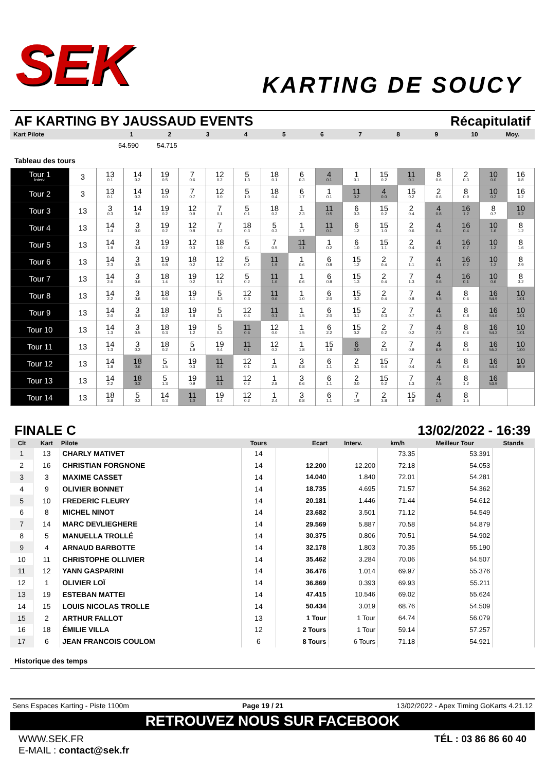SEK
KARTING DE SOUCY
AF KARTING BY JAUSSAUD EVENTS Récapitulatif
Kart Pilote 123456789 10 Moy.
54.590 54.715
Tableau des tours
| Tour 1 Interv. | 3 | 13 0.1 | 14 0.2 | 19 0.5 | 7 0.6 | 12 0.2 | 5 1.3 | 18 0.1 | 6 0.3 | 4 0.1 | 1 0.1 | 15 0.2 | 11 0.1 | 8 0.6 | 2 0.3 | 10 0.0 | 16 0.8 |
| Tour 2 | 3 | 13 0.1 | 14 0.3 | 19 0.0 | 7 0.7 | 12 0.0 | 5 1.0 | 18 0.4 | 6 1.7 | 1 0.1 | 11 0.2 | 4 0.0 | 15 0.2 | 2 0.6 | 8 0.9 | 10 0.2 | 16 0.2 |
| Tour 3 | 13 | 3 0.3 | 14 0.6 | 19 0.2 | 12 0.9 | 7 0.1 | 5 0.1 | 18 0.2 | 1 2.3 | 11 0.5 | 6 0.3 | 15 0.2 | 2 0.4 | 4 0.8 | 16 1.2 | 8 0.7 | 10 0.2 |
| Tour 4 | 13 | 14 1.4 | 3 0.0 | 19 0.2 | 12 0.8 | 7 0.2 | 18 0.3 | 5 0.3 | 1 1.7 | 11 0.1 | 6 1.2 | 15 1.0 | 2 0.6 | 4 0.4 | 16 0.4 | 10 1.6 | 8 1.2 |
| Tour 5 | 13 | 14 1.9 | 3 0.4 | 19 0.2 | 12 0.3 | 18 1.0 | 5 0.4 | 7 0.5 | 11 1.1 | 1 0.2 | 6 1.0 | 15 1.1 | 2 0.4 | 4 0.7 | 16 0.7 | 10 1.2 | 8 1.6 |
| Tour 6 | 13 | 14 2.3 | 3 0.5 | 19 0.8 | 18 0.2 | 12 0.2 | 5 0.2 | 11 1.9 | 1 0.6 | 6 0.8 | 15 1.2 | 2 0.4 | 7 1.1 | 4 0.1 | 16 0.2 | 10 1.2 | 8 2.9 |
| Tour 7 | 13 | 14 2.6 | 3 0.6 | 18 1.4 | 19 0.2 | 12 0.1 | 5 0.2 | 11 1.6 | 1 0.6 | 6 0.8 | 15 1.3 | 2 0.4 | 7 1.3 | 4 0.6 | 16 0.1 | 10 0.6 | 8 3.2 |
| Tour 8 | 13 | 14 2.2 | 3 0.6 | 18 0.6 | 19 1.1 | 5 0.3 | 12 0.3 | 11 0.6 | 1 1.0 | 6 2.0 | 15 0.3 | 2 0.4 | 7 0.8 | 4 5.5 | 8 0.6 | 16 54.9 | 10 1:01 |
| Tour 9 | 13 | 14 2.0 | 3 0.6 | 18 0.2 | 19 1.8 | 5 0.1 | 12 0.4 | 11 0.1 | 1 1.5 | 6 2.0 | 15 0.1 | 2 0.3 | 7 0.7 | 4 6.3 | 8 0.8 | 16 54.6 | 10 1:01 |
| Tour 10 | 13 | 14 1.3 | 3 0.5 | 18 0.3 | 19 1.2 | 5 0.2 | 11 0.6 | 12 0.0 | 1 1.5 | 6 2.2 | 15 0.2 | 2 0.2 | 7 0.2 | 4 7.2 | 8 0.6 | 16 54.2 | 10 1:01 |
| Tour 11 | 13 | 14 1.3 | 3 0.2 | 18 0.2 | 5 1.9 | 19 0.4 | 11 0.1 | 12 0.2 | 1 1.8 | 15 1.8 | 6 0.0 | 2 0.3 | 7 0.9 | 4 6.9 | 8 0.6 | 16 55.2 | 10 1:00 |
| Tour 12 | 13 | 14 1.8 | 18 0.6 | 5 1.5 | 19 0.3 | 11 0.4 | 12 0.1 | 1 2.5 | 3 0.8 | 6 1.1 | 2 0.1 | 15 0.4 | 7 0.4 | 4 7.5 | 8 0.6 | 16 54.4 | 10 59.9 |
| Tour 13 | 13 | 14 2.2 | 18 0.3 | 5 1.3 | 19 0.9 | 11 0.1 | 12 0.2 | 1 2.8 | 3 0.6 | 6 1.1 | 2 0.0 | 15 0.2 | 7 1.3 | 4 7.5 | 8 1.2 | 16 53.9 | |
| Tour 14 | 13 | 18 3.8 | 5 0.2 | 14 0.3 | 11 1.0 | 19 0.4 | 12 0.2 | 1 2.4 | 3 0.8 | 6 1.1 | 7 1.9 | 2 3.8 | 15 1.9 | 4 1.7 | 8 1.5 | | |
FINALE C 13/02/2022 - 16:39
| Clt | Kart | Pilote | Tours | Ecart | Interv. | km/h | Meilleur Tour | Stands |
| --- | --- | --- | --- | --- | --- | --- | --- | --- |
| 1 | 13 | CHARLY MATIVET | 14 | | | 73.35 | 53.391 | |
| 2 | 16 | CHRISTIAN FORGNONE | 14 | 12.200 | 12.200 | 72.18 | 54.053 | |
| 3 | 3 | MAXIME CASSET | 14 | 14.040 | 1.840 | 72.01 | 54.281 | |
| 4 | 9 | OLIVIER BONNET | 14 | 18.735 | 4.695 | 71.57 | 54.362 | |
| 5 | 10 | FREDERIC FLEURY | 14 | 20.181 | 1.446 | 71.44 | 54.612 | |
| 6 | 8 | MICHEL NINOT | 14 | 23.682 | 3.501 | 71.12 | 54.549 | |
| 7 | 14 | MARC DEVLIEGHERE | 14 | 29.569 | 5.887 | 70.58 | 54.879 | |
| 8 | 5 | MANUELLA TROLLÉ | 14 | 30.375 | 0.806 | 70.51 | 54.902 | |
| 9 | 4 | ARNAUD BARBOTTE | 14 | 32.178 | 1.803 | 70.35 | 55.190 | |
| 10 | 11 | CHRISTOPHE OLLIVIER | 14 | 35.462 | 3.284 | 70.06 | 54.507 | |
| 11 | 12 | YANN GASPARINI | 14 | 36.476 | 1.014 | 69.97 | 55.376 | |
| 12 | 1 | OLIVIER LOÏ | 14 | 36.869 | 0.393 | 69.93 | 55.211 | |
| 13 | 19 | ESTEBAN MATTEI | 14 | 47.415 | 10.546 | 69.02 | 55.624 | |
| 14 | 15 | LOUIS NICOLAS TROLLE | 14 | 50.434 | 3.019 | 68.76 | 54.509 | |
| 15 | 2 | ARTHUR FALLOT | 13 | 1 Tour | 1 Tour | 64.74 | 56.079 | |
| 16 | 18 | ÉMILIE VILLA | 12 | 2 Tours | 1 Tour | 59.14 | 57.257 | |
| 17 | 6 | JEAN FRANCOIS COULOM | 6 | 8 Tours | 6 Tours | 71.18 | 54.921 | |
Historique des temps
Sens Espaces Karting - Piste 1100m Page 19 / 21 13/02/2022 - Apex Timing GoKarts 4.21.12
RETROUVEZ NOUS SUR FACEBOOK
WWW.SEK.FR
E-MAIL : contact@sek.fr TÉL : 03 86 86 60 40